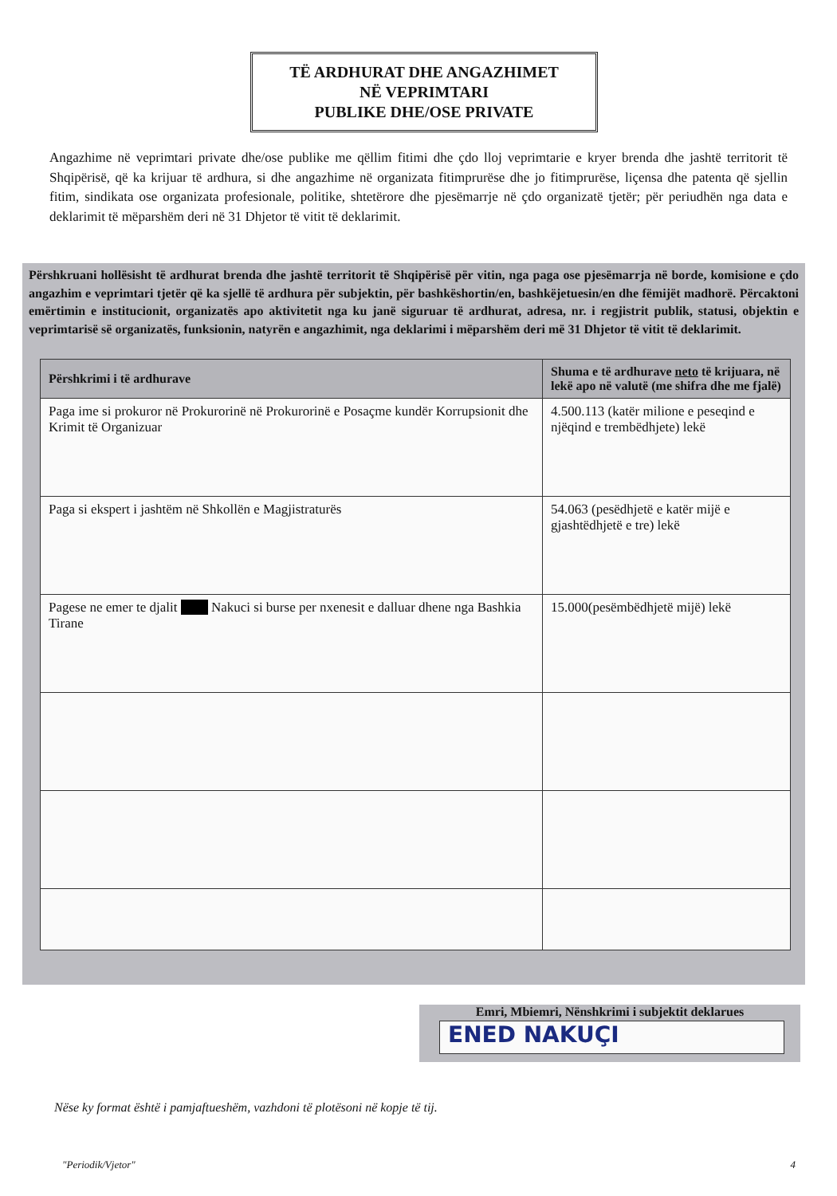TË ARDHURAT DHE ANGAZHIMET
NË VEPRIMTARI
PUBLIKE DHE/OSE PRIVATE
Angazhime në veprimtari private dhe/ose publike me qëllim fitimi dhe çdo lloj veprimtarie e kryer brenda dhe jashtë territorit të Shqipërisë, që ka krijuar të ardhura, si dhe angazhime në organizata fitimprurëse dhe jo fitimprurëse, liçensa dhe patenta që sjellin fitim, sindikata ose organizata profesionale, politike, shtetërore dhe pjesëmarrje në çdo organizatë tjetër; për periudhën nga data e deklarimit të mëparshëm deri në 31 Dhjetor të vitit të deklarimit.
Përshkruani hollësisht të ardhurat brenda dhe jashtë territorit të Shqipërisë për vitin, nga paga ose pjesëmarrja në borde, komisione e çdo angazhim e veprimtari tjetër që ka sjellë të ardhura për subjektin, për bashkëshortin/en, bashkëjetuesin/en dhe fëmijët madhorë. Përcaktoni emërtimin e institucionit, organizatës apo aktivitetit nga ku janë siguruar të ardhurat, adresa, nr. i regjistrit publik, statusi, objektin e veprimtarisë së organizatës, funksionin, natyrën e angazhimit, nga deklarimi i mëparshëm deri më 31 Dhjetor të vitit të deklarimit.
| Përshkrimi i të ardhurave | Shuma e të ardhurave neto të krijuara, në lekë apo në valutë (me shifra dhe me fjalë) |
| --- | --- |
| Paga ime si prokuror në Prokurorinë në Prokurorinë e Posaçme kundër Korrupsionit dhe Krimit të Organizuar | 4.500.113 (katër milione e peseqind e njëqind e trembëdhjete) lekë |
| Paga si ekspert i jashtëm në Shkollën e Magjistraturës | 54.063 (pesëdhjetë e katër mijë e gjashtëdhjetë e tre) lekë |
| Pagese ne emer te djalit Nakuci si burse per nxenesit e dalluar dhene nga Bashkia Tirane | 15.000(pesëmbëdhjetë mijë) lekë |
Emri, Mbiemri, Nënshkrimi i subjektit deklarues
ENED NAKUÇI
Nëse ky format është i pamjaftueshëm, vazhdoni të plotësoni në kopje të tij.
"Periodik/Vjetor" 4